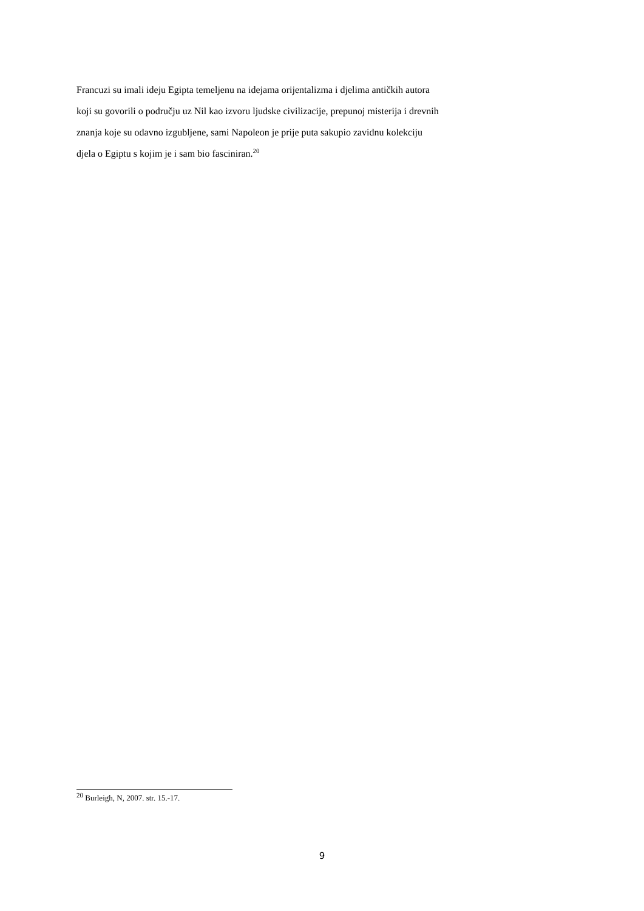Francuzi su imali ideju Egipta temeljenu na idejama orijentalizma i djelima antičkih autora
koji su govorili o području uz Nil kao izvoru ljudske civilizacije, prepunoj misterija i drevnih
znanja koje su odavno izgubljene, sami Napoleon je prije puta sakupio zavidnu kolekciju
djela o Egiptu s kojim je i sam bio fasciniran.<sup>20</sup>
<sup>20</sup> Burleigh, N, 2007. str. 15.-17.
9